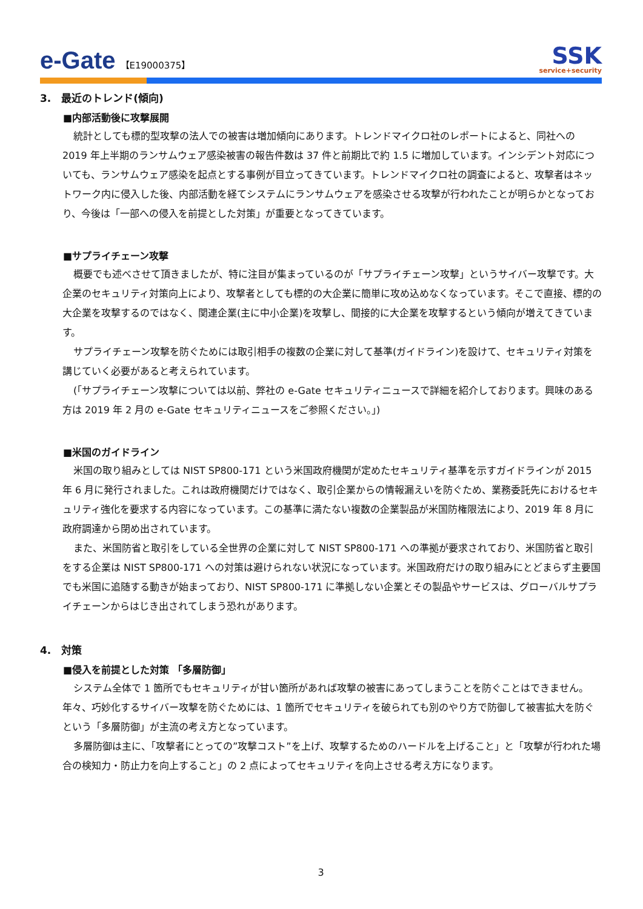e-Gate 【E19000375】
SSK
service+security
3.　最近のトレンド(傾向)
■内部活動後に攻撃展開
統計としても標的型攻撃の法人での被害は増加傾向にあります。トレンドマイクロ社のレポートによると、同社への 2019 年上半期のランサムウェア感染被害の報告件数は 37 件と前期比で約 1.5 に増加しています。インシデント対応についても、ランサムウェア感染を起点とする事例が目立ってきています。トレンドマイクロ社の調査によると、攻撃者はネットワーク内に侵入した後、内部活動を経てシステムにランサムウェアを感染させる攻撃が行われたことが明らかとなっており、今後は「一部への侵入を前提とした対策」が重要となってきています。
■サプライチェーン攻撃
概要でも述べさせて頂きましたが、特に注目が集まっているのが「サプライチェーン攻撃」というサイバー攻撃です。大企業のセキュリティ対策向上により、攻撃者としても標的の大企業に簡単に攻め込めなくなっています。そこで直接、標的の大企業を攻撃するのではなく、関連企業(主に中小企業)を攻撃し、間接的に大企業を攻撃するという傾向が増えてきています。
サプライチェーン攻撃を防ぐためには取引相手の複数の企業に対して基準(ガイドライン)を設けて、セキュリティ対策を講じていく必要があると考えられています。
(「サプライチェーン攻撃については以前、弊社の e-Gate セキュリティニュースで詳細を紹介しております。興味のある方は 2019 年 2 月の e-Gate セキュリティニュースをご参照ください。」)
■米国のガイドライン
米国の取り組みとしては NIST SP800-171 という米国政府機関が定めたセキュリティ基準を示すガイドラインが 2015 年 6 月に発行されました。これは政府機関だけではなく、取引企業からの情報漏えいを防ぐため、業務委託先におけるセキュリティ強化を要求する内容になっています。この基準に満たない複数の企業製品が米国防権限法により、2019 年 8 月に政府調達から閉め出されています。
また、米国防省と取引をしている全世界の企業に対して NIST SP800-171 への準拠が要求されており、米国防省と取引をする企業は NIST SP800-171 への対策は避けられない状況になっています。米国政府だけの取り組みにとどまらず主要国でも米国に追随する動きが始まっており、NIST SP800-171 に準拠しない企業とその製品やサービスは、グローバルサプライチェーンからはじき出されてしまう恐れがあります。
4.　対策
■侵入を前提とした対策 「多層防御」
システム全体で 1 箇所でもセキュリティが甘い箇所があれば攻撃の被害にあってしまうことを防ぐことはできません。年々、巧妙化するサイバー攻撃を防ぐためには、1 箇所でセキュリティを破られても別のやり方で防御して被害拡大を防ぐという「多層防御」が主流の考え方となっています。
多層防御は主に、「攻撃者にとっての”攻撃コスト”を上げ、攻撃するためのハードルを上げること」と「攻撃が行われた場合の検知力・防止力を向上すること」の 2 点によってセキュリティを向上させる考え方になります。
3